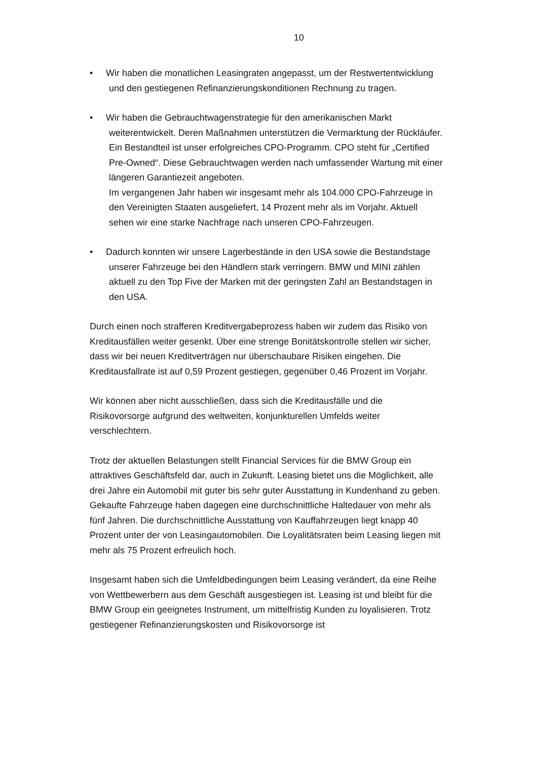10
• Wir haben die monatlichen Leasingraten angepasst, um der Restwertentwicklung und den gestiegenen Refinanzierungskonditionen Rechnung zu tragen.
• Wir haben die Gebrauchtwagenstrategie für den amerikanischen Markt weiterentwickelt. Deren Maßnahmen unterstützen die Vermarktung der Rückläufer. Ein Bestandteil ist unser erfolgreiches CPO-Programm. CPO steht für „Certified Pre-Owned“. Diese Gebrauchtwagen werden nach umfassender Wartung mit einer längeren Garantiezeit angeboten.
Im vergangenen Jahr haben wir insgesamt mehr als 104.000 CPO-Fahrzeuge in den Vereinigten Staaten ausgeliefert, 14 Prozent mehr als im Vorjahr. Aktuell sehen wir eine starke Nachfrage nach unseren CPO-Fahrzeugen.
• Dadurch konnten wir unsere Lagerbestände in den USA sowie die Bestandstage unserer Fahrzeuge bei den Händlern stark verringern. BMW und MINI zählen aktuell zu den Top Five der Marken mit der geringsten Zahl an Bestandstagen in den USA.
Durch einen noch strafferen Kreditvergabeprozess haben wir zudem das Risiko von Kreditausfällen weiter gesenkt. Über eine strenge Bonitätskontrolle stellen wir sicher, dass wir bei neuen Kreditverträgen nur überschaubare Risiken eingehen. Die Kreditausfallrate ist auf 0,59 Prozent gestiegen, gegenüber 0,46 Prozent im Vorjahr.
Wir können aber nicht ausschließen, dass sich die Kreditausfälle und die Risikovorsorge aufgrund des weltweiten, konjunkturellen Umfelds weiter verschlechtern.
Trotz der aktuellen Belastungen stellt Financial Services für die BMW Group ein attraktives Geschäftsfeld dar, auch in Zukunft. Leasing bietet uns die Möglichkeit, alle drei Jahre ein Automobil mit guter bis sehr guter Ausstattung in Kundenhand zu geben. Gekaufte Fahrzeuge haben dagegen eine durchschnittliche Haltedauer von mehr als fünf Jahren. Die durchschnittliche Ausstattung von Kauffahrzeugen liegt knapp 40 Prozent unter der von Leasingautomobilen. Die Loyalitätsraten beim Leasing liegen mit mehr als 75 Prozent erfreulich hoch.
Insgesamt haben sich die Umfeldbedingungen beim Leasing verändert, da eine Reihe von Wettbewerbern aus dem Geschäft ausgestiegen ist. Leasing ist und bleibt für die BMW Group ein geeignetes Instrument, um mittelfristig Kunden zu loyalisieren. Trotz gestiegener Refinanzierungskosten und Risikovorsorge ist